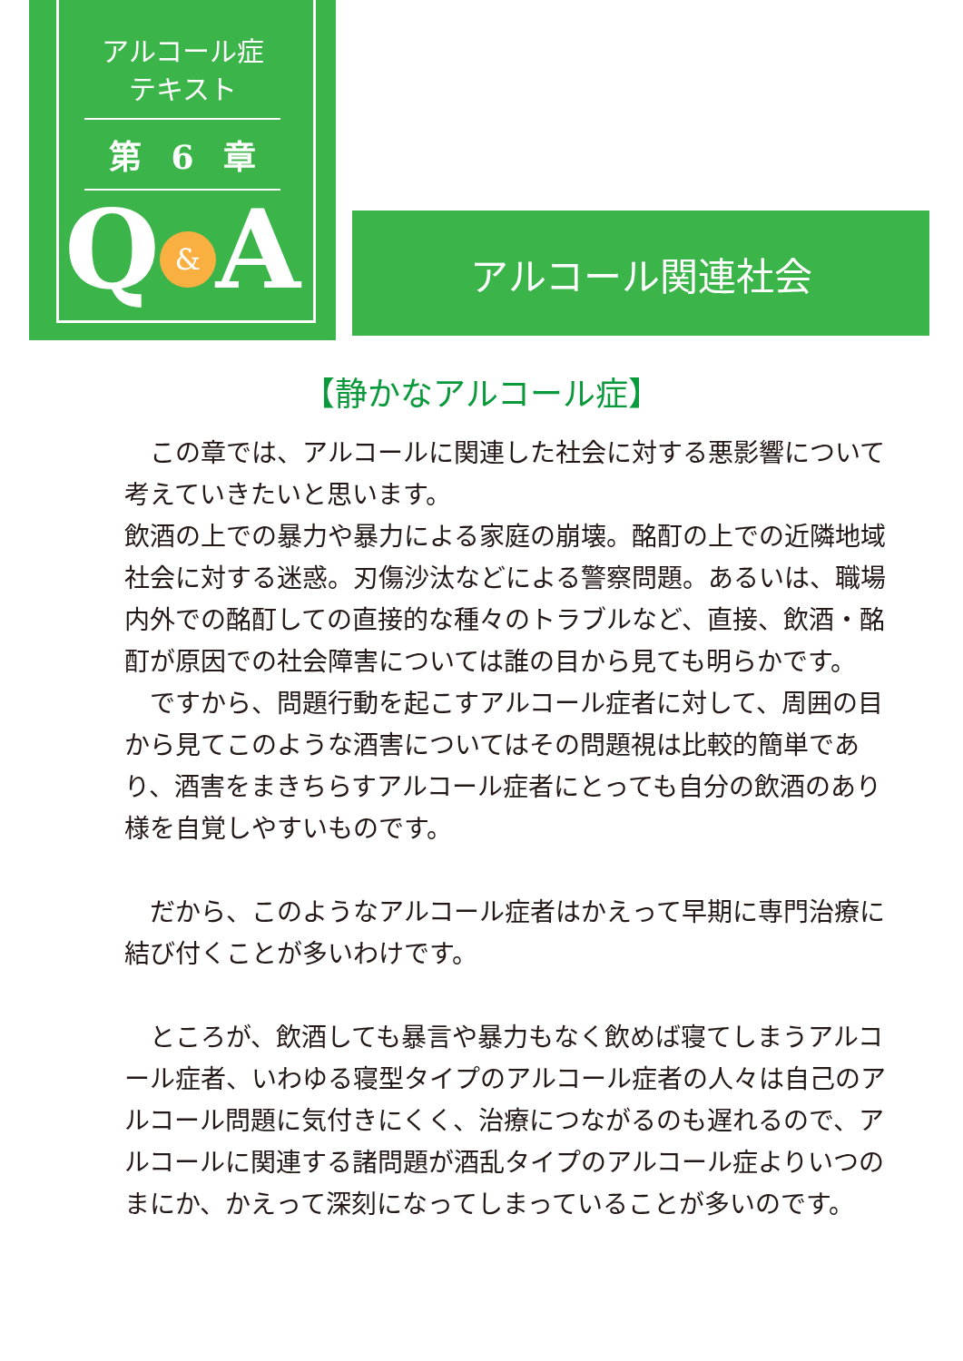アルコール症
テキスト
第 6 章
Q & A
アルコール関連社会
【静かなアルコール症】
　この章では、アルコールに関連した社会に対する悪影響について考えていきたいと思います。
飲酒の上での暴力や暴力による家庭の崩壊。酩酊の上での近隣地域社会に対する迷惑。刃傷沙汰などによる警察問題。あるいは、職場内外での酩酊しての直接的な種々のトラブルなど、直接、飲酒・酩酊が原因での社会障害については誰の目から見ても明らかです。
　ですから、問題行動を起こすアルコール症者に対して、周囲の目から見てこのような酒害についてはその問題視は比較的簡単であり、酒害をまきちらすアルコール症者にとっても自分の飲酒のあり様を自覚しやすいものです。
　だから、このようなアルコール症者はかえって早期に専門治療に結び付くことが多いわけです。
　ところが、飲酒しても暴言や暴力もなく飲めば寝てしまうアルコール症者、いわゆる寝型タイプのアルコール症者の人々は自己のアルコール問題に気付きにくく、治療につながるのも遅れるので、アルコールに関連する諸問題が酒乱タイプのアルコール症よりいつのまにか、かえって深刻になってしまっていることが多いのです。